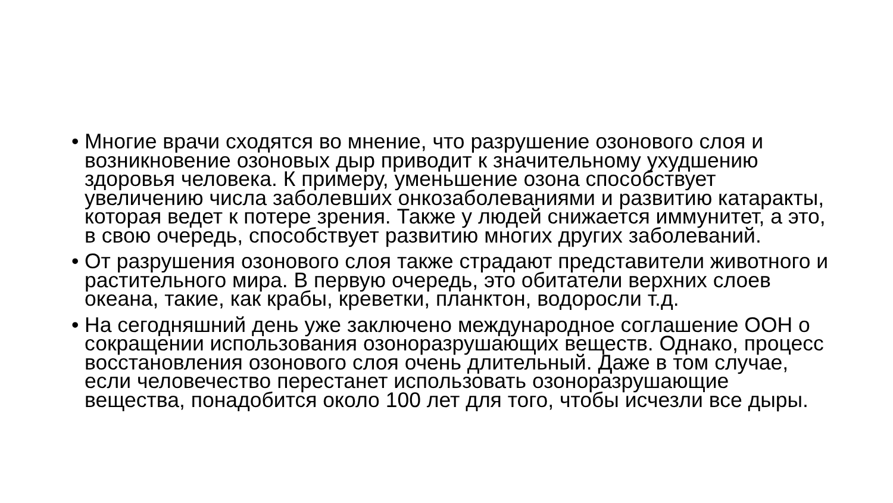• Многие врачи сходятся во мнение, что разрушение озонового слоя и возникновение озоновых дыр приводит к значительному ухудшению здоровья человека. К примеру, уменьшение озона способствует увеличению числа заболевших онкозаболеваниями и развитию катаракты, которая ведет к потере зрения. Также у людей снижается иммунитет, а это, в свою очередь, способствует развитию многих других заболеваний.
• От разрушения озонового слоя также страдают представители животного и растительного мира. В первую очередь, это обитатели верхних слоев океана, такие, как крабы, креветки, планктон, водоросли т.д.
• На сегодняшний день уже заключено международное соглашение ООН о сокращении использования озоноразрушающих веществ. Однако, процесс восстановления озонового слоя очень длительный. Даже в том случае, если человечество перестанет использовать озоноразрушающие вещества, понадобится около 100 лет для того, чтобы исчезли все дыры.